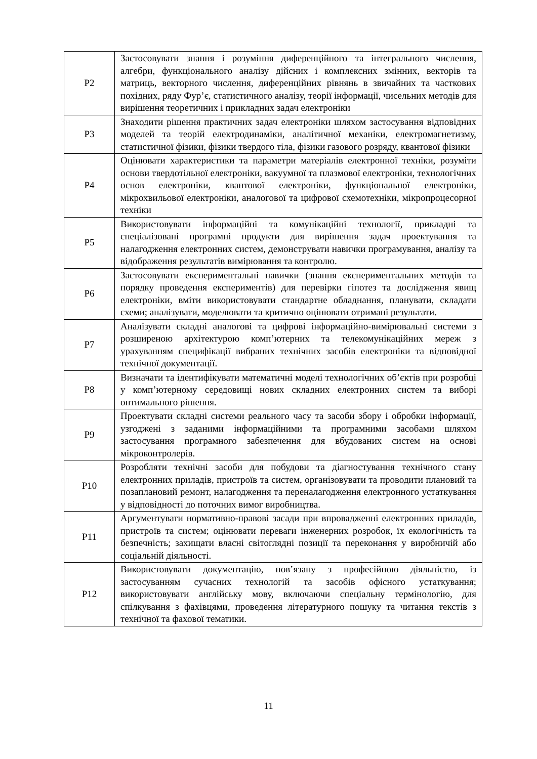| Р2 | Застосовувати знання і розуміння диференційного та інтегрального числення, алгебри, функціонального аналізу дійсних і комплексних змінних, векторів та матриць, векторного числення, диференційних рівнянь в звичайних та часткових похідних, ряду Фур’є, статистичного аналізу, теорії інформації, чисельних методів для вирішення теоретичних і прикладних задач електроніки |
| Р3 | Знаходити рішення практичних задач електроніки шляхом застосування відповідних моделей та теорій електродинаміки, аналітичної механіки, електромагнетизму, статистичної фізики, фізики твердого тіла, фізики газового розряду, квантової фізики |
| Р4 | Оцінювати характеристики та параметри матеріалів електронної техніки, розуміти основи твердотільної електроніки, вакуумної та плазмової електроніки, технологічних основ електроніки, квантової електроніки, функціональної електроніки, мікрохвильової електроніки, аналогової та цифрової схемотехніки, мікропроцесорної техніки |
| Р5 | Використовувати інформаційні та комунікаційні технології, прикладні та спеціалізовані програмні продукти для вирішення задач проектування та налагодження електронних систем, демонструвати навички програмування, аналізу та відображення результатів вимірювання та контролю. |
| Р6 | Застосовувати експериментальні навички (знання експериментальних методів та порядку проведення експериментів) для перевірки гіпотез та дослідження явищ електроніки, вміти використовувати стандартне обладнання, планувати, складати схеми; аналізувати, моделювати та критично оцінювати отримані результати. |
| Р7 | Аналізувати складні аналогові та цифрові інформаційно-вимірювальні системи з розширеною архітектурою комп’ютерних та телекомунікаційних мереж з урахуванням специфікації вибраних технічних засобів електроніки та відповідної технічної документації. |
| Р8 | Визначати та ідентифікувати математичні моделі технологічних об’єктів при розробці у комп’ютерному середовищі нових складних електронних систем та виборі оптимального рішення. |
| Р9 | Проектувати складні системи реального часу та засоби збору і обробки інформації, узгоджені з заданими інформаційними та програмними засобами шляхом застосування програмного забезпечення для вбудованих систем на основі мікроконтролерів. |
| Р10 | Розробляти технічні засоби для побудови та діагностування технічного стану електронних приладів, пристроїв та систем, організовувати та проводити плановий та позаплановий ремонт, налагодження та переналагодження електронного устаткування у відповідності до поточних вимог виробництва. |
| Р11 | Аргументувати нормативно-правові засади при впровадженні електронних приладів, пристроїв та систем; оцінювати переваги інженерних розробок, їх екологічність та безпечність; захищати власні світоглядні позиції та переконання у виробничій або соціальній діяльності. |
| Р12 | Використовувати документацію, пов’язану з професійною діяльністю, із застосуванням сучасних технологій та засобів офісного устаткування; використовувати англійську мову, включаючи спеціальну термінологію, для спілкування з фахівцями, проведення літературного пошуку та читання текстів з технічної та фахової тематики. |
11